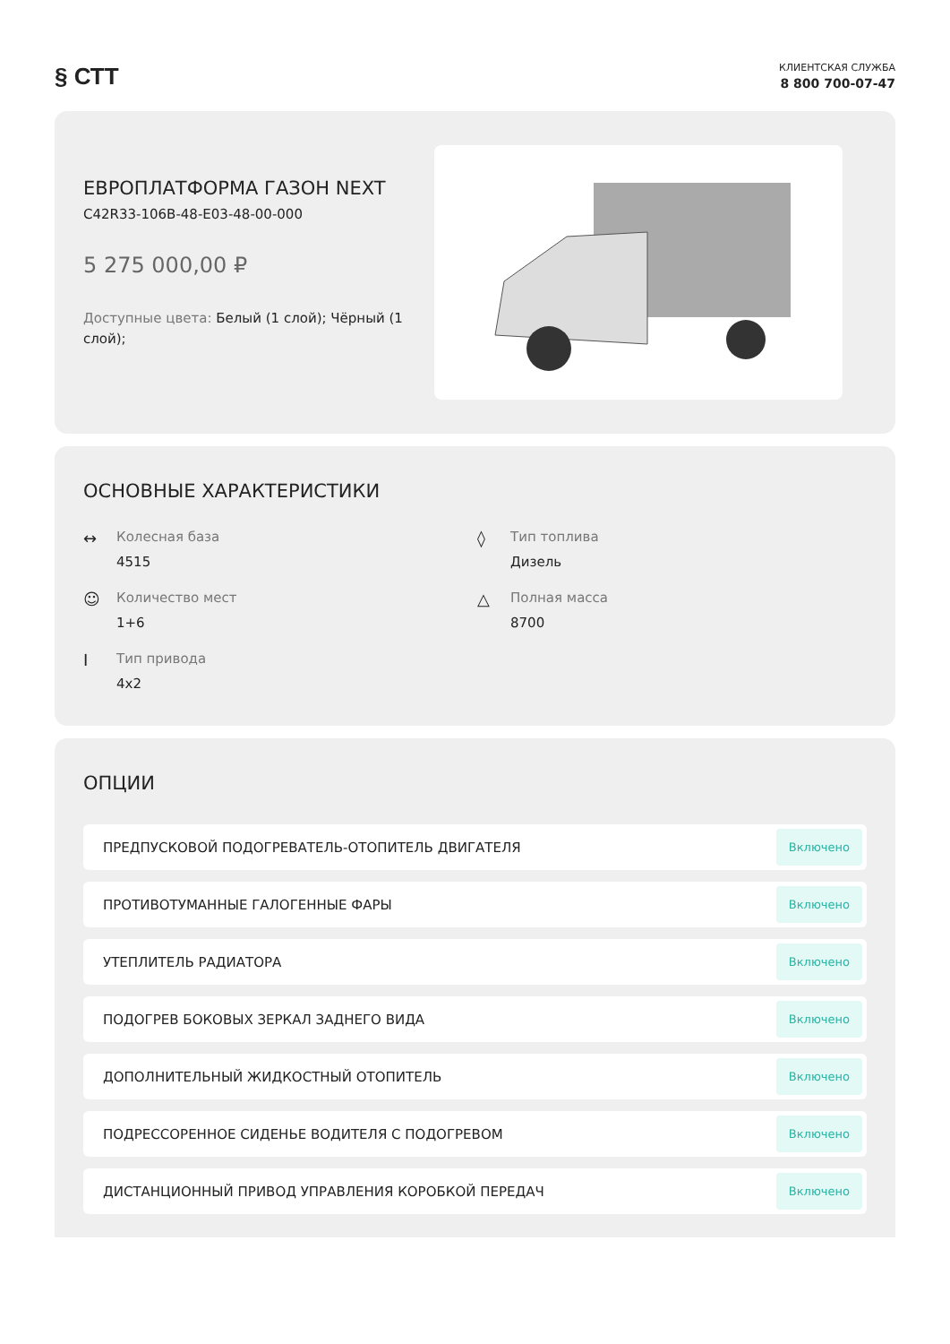§ СТТ
КЛИЕНТСКАЯ СЛУЖБА
8 800 700-07-47
ЕВРОПЛАТФОРМА ГАЗОН NEXT
C42R33-106B-48-E03-48-00-000
5 275 000,00 ₽
Доступные цвета: Белый (1 слой); Чёрный (1 слой);
ОСНОВНЫЕ ХАРАКТЕРИСТИКИ
↔
Колесная база
4515
◊
Тип топлива
Дизель
☺
Количество мест
1+6
△
Полная масса
8700
I
Тип привода
4x2
ОПЦИИ
ПРЕДПУСКОВОЙ ПОДОГРЕВАТЕЛЬ-ОТОПИТЕЛЬ ДВИГАТЕЛЯ Включено
ПРОТИВОТУМАННЫЕ ГАЛОГЕННЫЕ ФАРЫ Включено
УТЕПЛИТЕЛЬ РАДИАТОРА Включено
ПОДОГРЕВ БОКОВЫХ ЗЕРКАЛ ЗАДНЕГО ВИДА Включено
ДОПОЛНИТЕЛЬНЫЙ ЖИДКОСТНЫЙ ОТОПИТЕЛЬ Включено
ПОДРЕССОРЕННОЕ СИДЕНЬЕ ВОДИТЕЛЯ С ПОДОГРЕВОМ Включено
ДИСТАНЦИОННЫЙ ПРИВОД УПРАВЛЕНИЯ КОРОБКОЙ ПЕРЕДАЧ Включено